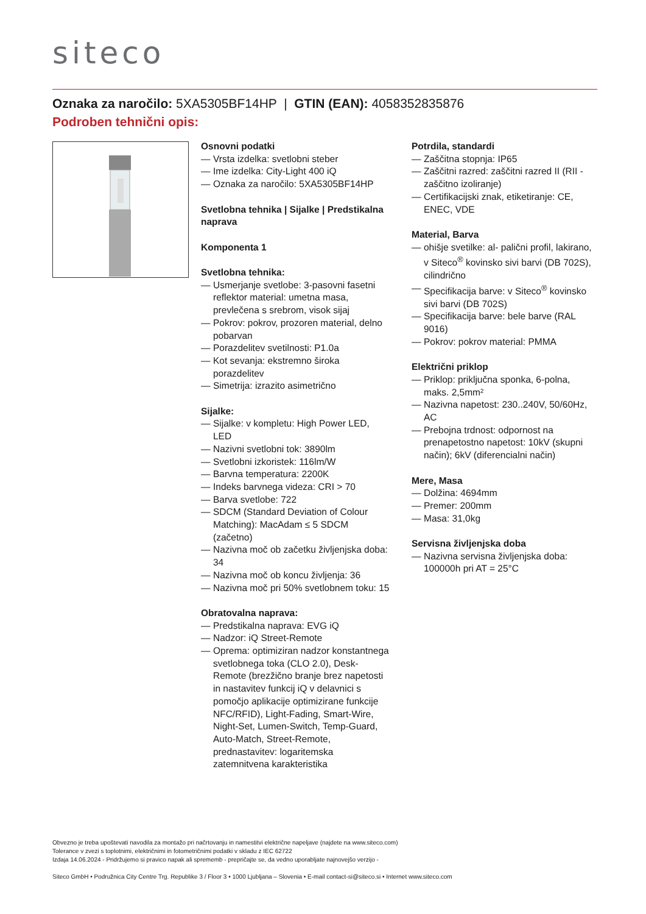siteco
Oznaka za naročilo: 5XA5305BF14HP | GTIN (EAN): 4058352835876
Podroben tehnični opis:
Osnovni podatki
— Vrsta izdelka: svetlobni steber
— Ime izdelka: City-Light 400 iQ
— Oznaka za naročilo: 5XA5305BF14HP
Svetlobna tehnika | Sijalke | Predstikalna naprava
Komponenta 1
Svetlobna tehnika:
— Usmerjanje svetlobe: 3-pasovni fasetni reflektor material: umetna masa, prevlečena s srebrom, visok sijaj
— Pokrov: pokrov, prozoren material, delno pobarvan
— Porazdelitev svetilnosti: P1.0a
— Kot sevanja: ekstremno široka porazdelitev
— Simetrija: izrazito asimetrično
Sijalke:
— Sijalke: v kompletu: High Power LED, LED
— Nazivni svetlobni tok: 3890lm
— Svetlobni izkoristek: 116lm/W
— Barvna temperatura: 2200K
— Indeks barvnega videza: CRI > 70
— Barva svetlobe: 722
— SDCM (Standard Deviation of Colour Matching): MacAdam ≤ 5 SDCM (začetno)
— Nazivna moč ob začetku življenjska doba: 34
— Nazivna moč ob koncu življenja: 36
— Nazivna moč pri 50% svetlobnem toku: 15
Obratovalna naprava:
— Predstikalna naprava: EVG iQ
— Nadzor: iQ Street-Remote
— Oprema: optimiziran nadzor konstantnega svetlobnega toka (CLO 2.0), Desk-Remote (brezžično branje brez napetosti in nastavitev funkcij iQ v delavnici s pomočjo aplikacije optimizirane funkcije NFC/RFID), Light-Fading, Smart-Wire, Night-Set, Lumen-Switch, Temp-Guard, Auto-Match, Street-Remote, prednastavitev: logaritemska zatemnitvena karakteristika
Potrdila, standardi
— Zaščitna stopnja: IP65
— Zaščitni razred: zaščitni razred II (RII - zaščitno izoliranje)
— Certifikacijski znak, etiketiranje: CE, ENEC, VDE
Material, Barva
— ohišje svetilke: al- palični profil, lakirano, v Siteco<sup>®</sup> kovinsko sivi barvi (DB 702S), cilindrično
— Specifikacija barve: v Siteco<sup>®</sup> kovinsko sivi barvi (DB 702S)
— Specifikacija barve: bele barve (RAL 9016)
— Pokrov: pokrov material: PMMA
Električni priklop
— Priklop: priključna sponka, 6-polna, maks. 2,5mm²
— Nazivna napetost: 230..240V, 50/60Hz, AC
— Prebojna trdnost: odpornost na prenapetostno napetost: 10kV (skupni način); 6kV (diferencialni način)
Mere, Masa
— Dolžina: 4694mm
— Premer: 200mm
— Masa: 31,0kg
Servisna življenjska doba
— Nazivna servisna življenjska doba: 100000h pri AT = 25°C
Obvezno je treba upoštevati navodila za montažo pri načrtovanju in namestitvi električne napeljave (najdete na www.siteco.com)
Tolerance v zvezi s toplotnimi, električnimi in fotometričnimi podatki v skladu z IEC 62722
Izdaja 14.06.2024 - Pridržujemo si pravico napak ali sprememb - prepričajte se, da vedno uporabljate najnovejšo verzijo -
Siteco GmbH • Podružnica City Centre Trg. Republike 3 / Floor 3 • 1000 Ljubljana – Slovenia • E-mail contact-si@siteco.si • Internet www.siteco.com